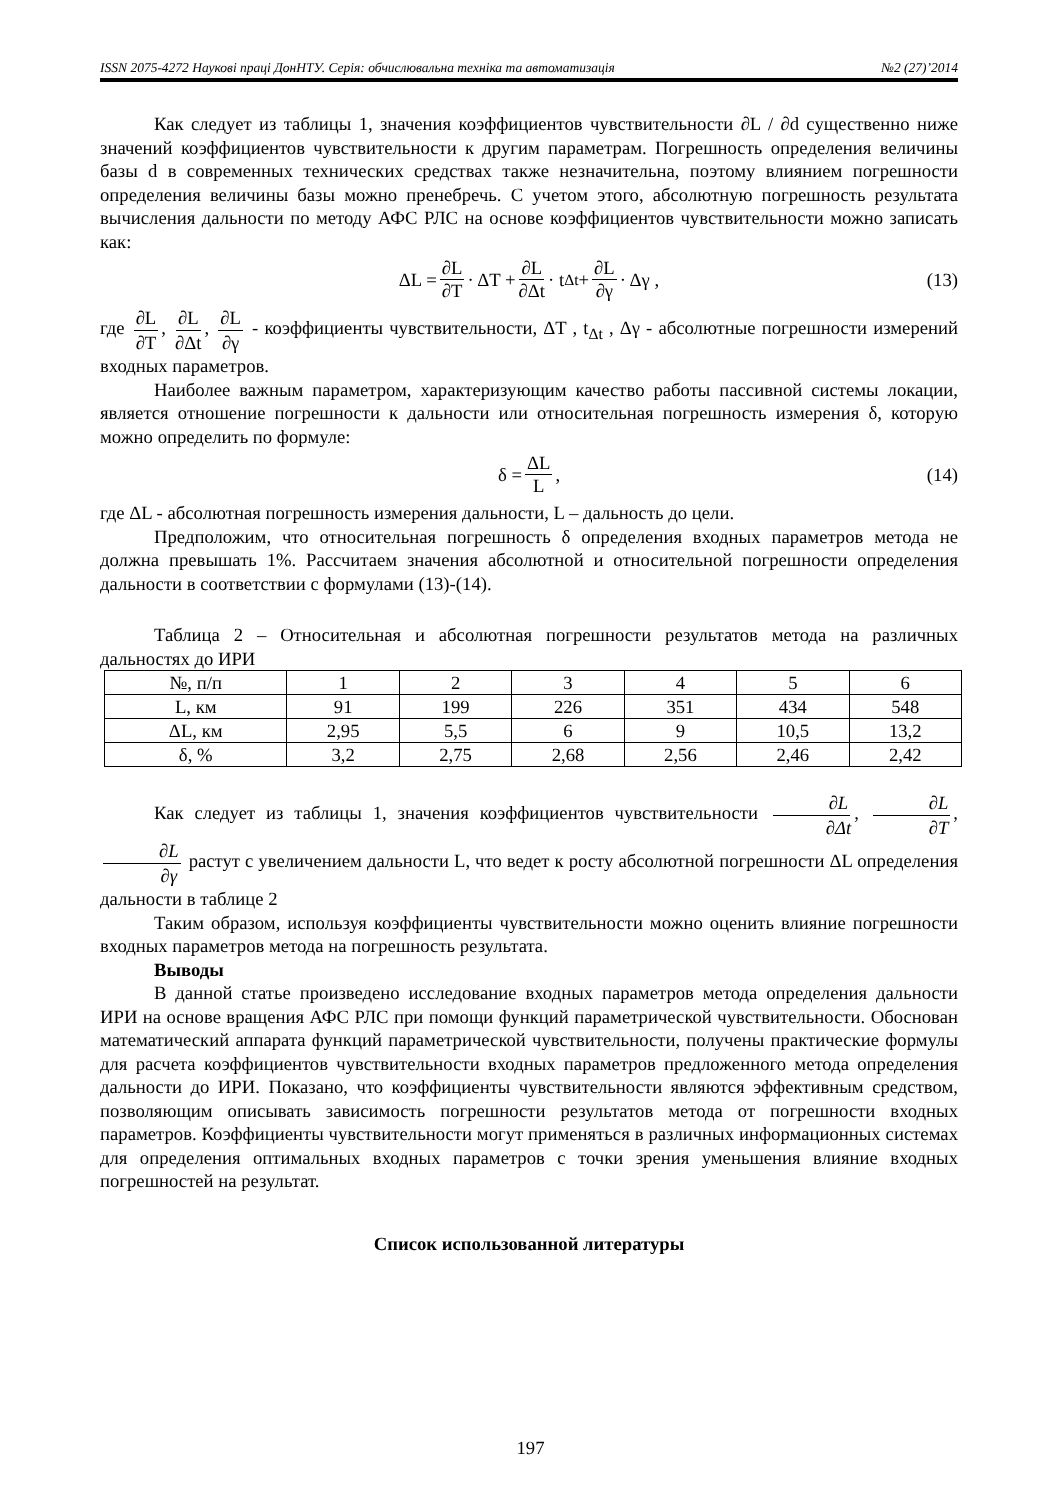ISSN 2075-4272 Наукові праці ДонНТУ. Серія: обчислювальна техніка та автоматизація №2 (27)’2014
Как следует из таблицы 1, значения коэффициентов чувствительности ∂L / ∂d существенно ниже значений коэффициентов чувствительности к другим параметрам. Погрешность определения величины базы d в современных технических средствах также незначительна, поэтому влиянием погрешности определения величины базы можно пренебречь. С учетом этого, абсолютную погрешность результата вычисления дальности по методу АФС РЛС на основе коэффициентов чувствительности можно записать как:
ΔL = ∂L ∂T · ΔT + ∂L ∂Δt · t<sub>Δt</sub> + ∂L ∂γ · Δγ , (13)
где ∂L ∂T, ∂L ∂Δt, ∂L ∂γ - коэффициенты чувствительности, ΔT , t<sub>Δt</sub> , Δγ - абсолютные погрешности измерений входных параметров.
Наиболее важным параметром, характеризующим качество работы пассивной системы локации, является отношение погрешности к дальности или относительная погрешность измерения δ, которую можно определить по формуле:
δ = ΔL L, (14)
где ΔL - абсолютная погрешность измерения дальности, L – дальность до цели.
Предположим, что относительная погрешность δ определения входных параметров метода не должна превышать 1%. Рассчитаем значения абсолютной и относительной погрешности определения дальности в соответствии с формулами (13)-(14).
Таблица 2 – Относительная и абсолютная погрешности результатов метода на различных дальностях до ИРИ
| №, п/п | 1 | 2 | 3 | 4 | 5 | 6 |
| L, км | 91 | 199 | 226 | 351 | 434 | 548 |
| ΔL, км | 2,95 | 5,5 | 6 | 9 | 10,5 | 13,2 |
| δ, % | 3,2 | 2,75 | 2,68 | 2,56 | 2,46 | 2,42 |
Как следует из таблицы 1, значения коэффициентов чувствительности ∂L ∂Δt, ∂L ∂T, ∂L ∂γ растут с увеличением дальности L, что ведет к росту абсолютной погрешности ΔL определения дальности в таблице 2
Таким образом, используя коэффициенты чувствительности можно оценить влияние погрешности входных параметров метода на погрешность результата.
Выводы
В данной статье произведено исследование входных параметров метода определения дальности ИРИ на основе вращения АФС РЛС при помощи функций параметрической чувствительности. Обоснован математический аппарата функций параметрической чувствительности, получены практические формулы для расчета коэффициентов чувствительности входных параметров предложенного метода определения дальности до ИРИ. Показано, что коэффициенты чувствительности являются эффективным средством, позволяющим описывать зависимость погрешности результатов метода от погрешности входных параметров. Коэффициенты чувствительности могут применяться в различных информационных системах для определения оптимальных входных параметров с точки зрения уменьшения влияние входных погрешностей на результат.
Список использованной литературы
197